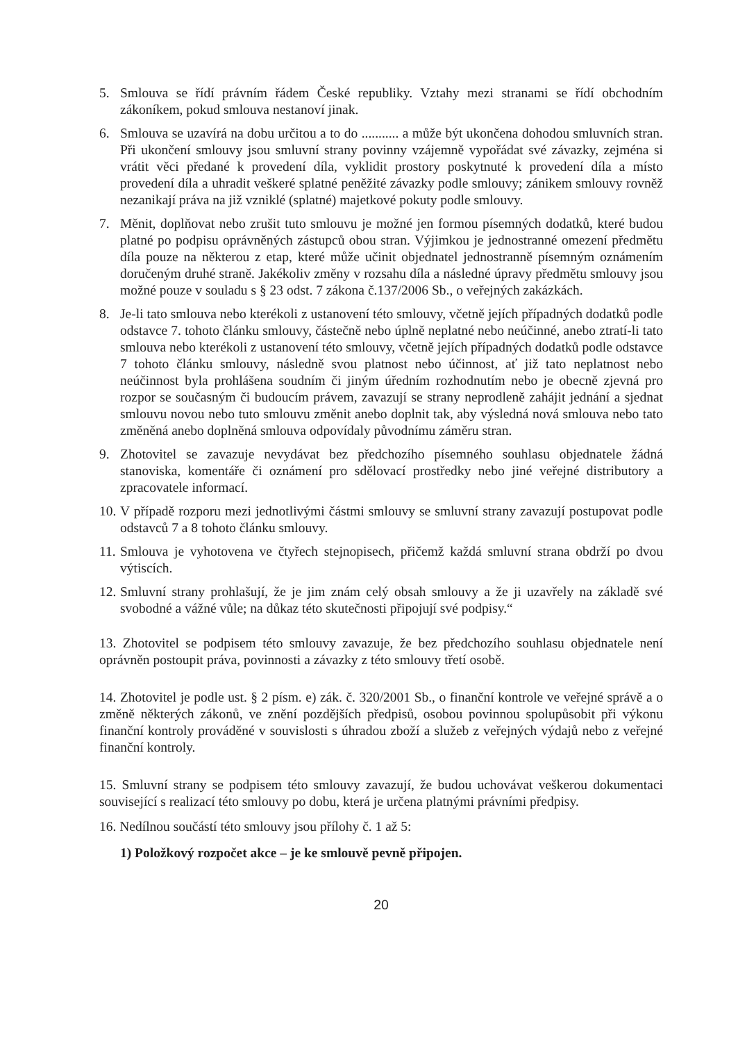5. Smlouva se řídí právním řádem České republiky. Vztahy mezi stranami se řídí obchodním zákoníkem, pokud smlouva nestanoví jinak.
6. Smlouva se uzavírá na dobu určitou a to do ........... a může být ukončena dohodou smluvních stran. Při ukončení smlouvy jsou smluvní strany povinny vzájemně vypořádat své závazky, zejména si vrátit věci předané k provedení díla, vyklidit prostory poskytnuté k provedení díla a místo provedení díla a uhradit veškeré splatné peněžité závazky podle smlouvy; zánikem smlouvy rovněž nezanikají práva na již vzniklé (splatné) majetkové pokuty podle smlouvy.
7. Měnit, doplňovat nebo zrušit tuto smlouvu je možné jen formou písemných dodatků, které budou platné po podpisu oprávněných zástupců obou stran. Výjimkou je jednostranné omezení předmětu díla pouze na některou z etap, které může učinit objednatel jednostranně písemným oznámením doručeným druhé straně. Jakékoliv změny v rozsahu díla a následné úpravy předmětu smlouvy jsou možné pouze v souladu s § 23 odst. 7 zákona č.137/2006 Sb., o veřejných zakázkách.
8. Je-li tato smlouva nebo kterékoli z ustanovení této smlouvy, včetně jejích případných dodatků podle odstavce 7. tohoto článku smlouvy, částečně nebo úplně neplatné nebo neúčinné, anebo ztratí-li tato smlouva nebo kterékoli z ustanovení této smlouvy, včetně jejích případných dodatků podle odstavce 7 tohoto článku smlouvy, následně svou platnost nebo účinnost, ať již tato neplatnost nebo neúčinnost byla prohlášena soudním či jiným úředním rozhodnutím nebo je obecně zjevná pro rozpor se současným či budoucím právem, zavazují se strany neprodleně zahájit jednání a sjednat smlouvu novou nebo tuto smlouvu změnit anebo doplnit tak, aby výsledná nová smlouva nebo tato změněná anebo doplněná smlouva odpovídaly původnímu záměru stran.
9. Zhotovitel se zavazuje nevydávat bez předchozího písemného souhlasu objednatele žádná stanoviska, komentáře či oznámení pro sdělovací prostředky nebo jiné veřejné distributory a zpracovatele informací.
10.
V případě rozporu mezi jednotlivými částmi smlouvy se smluvní strany zavazují postupovat podle odstavců 7 a 8 tohoto článku smlouvy.
11.
Smlouva je vyhotovena ve čtyřech stejnopisech, přičemž každá smluvní strana obdrží po dvou výtiscích.
12.
Smluvní strany prohlašují, že je jim znám celý obsah smlouvy a že ji uzavřely na základě své svobodné a vážné vůle; na důkaz této skutečnosti připojují své podpisy.“
13. Zhotovitel se podpisem této smlouvy zavazuje, že bez předchozího souhlasu objednatele není oprávněn postoupit práva, povinnosti a závazky z této smlouvy třetí osobě.
14. Zhotovitel je podle ust. § 2 písm. e) zák. č. 320/2001 Sb., o finanční kontrole ve veřejné správě a o změně některých zákonů, ve znění pozdějších předpisů, osobou povinnou spolupůsobit při výkonu finanční kontroly prováděné v souvislosti s úhradou zboží a služeb z veřejných výdajů nebo z veřejné finanční kontroly.
15. Smluvní strany se podpisem této smlouvy zavazují, že budou uchovávat veškerou dokumentaci související s realizací této smlouvy po dobu, která je určena platnými právními předpisy.
16. Nedílnou součástí této smlouvy jsou přílohy č. 1 až 5:
1) Položkový rozpočet akce – je ke smlouvě pevně připojen.
20